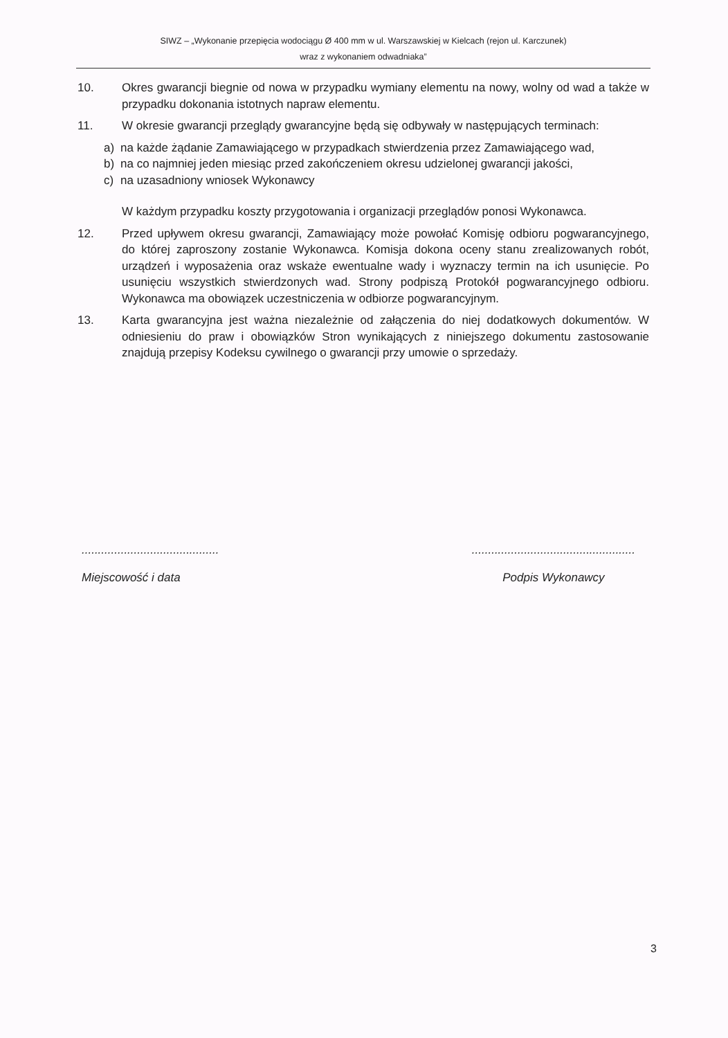SIWZ – „Wykonanie przepięcia wodociągu Ø 400 mm w ul. Warszawskiej w Kielcach (rejon ul. Karczunek)
wraz z wykonaniem odwadniaka”
10. Okres gwarancji biegnie od nowa w przypadku wymiany elementu na nowy, wolny od wad a także w przypadku dokonania istotnych napraw elementu.
11. W okresie gwarancji przeglądy gwarancyjne będą się odbywały w następujących terminach:
a) na każde żądanie Zamawiającego w przypadkach stwierdzenia przez Zamawiającego wad,
b) na co najmniej jeden miesiąc przed zakończeniem okresu udzielonej gwarancji jakości,
c) na uzasadniony wniosek Wykonawcy
W każdym przypadku koszty przygotowania i organizacji przeglądów ponosi Wykonawca.
12. Przed upływem okresu gwarancji, Zamawiający może powołać Komisję odbioru pogwarancyjnego, do której zaproszony zostanie Wykonawca. Komisja dokona oceny stanu zrealizowanych robót, urządzeń i wyposażenia oraz wskaże ewentualne wady i wyznaczy termin na ich usunięcie. Po usunięciu wszystkich stwierdzonych wad. Strony podpiszą Protokół pogwarancyjnego odbioru. Wykonawca ma obowiązek uczestniczenia w odbiorze pogwarancyjnym.
13. Karta gwarancyjna jest ważna niezależnie od załączenia do niej dodatkowych dokumentów. W odniesieniu do praw i obowiązków Stron wynikających z niniejszego dokumentu zastosowanie znajdują przepisy Kodeksu cywilnego o gwarancji przy umowie o sprzedaży.
..........................................
Miejscowość i data
..................................................
Podpis Wykonawcy
3